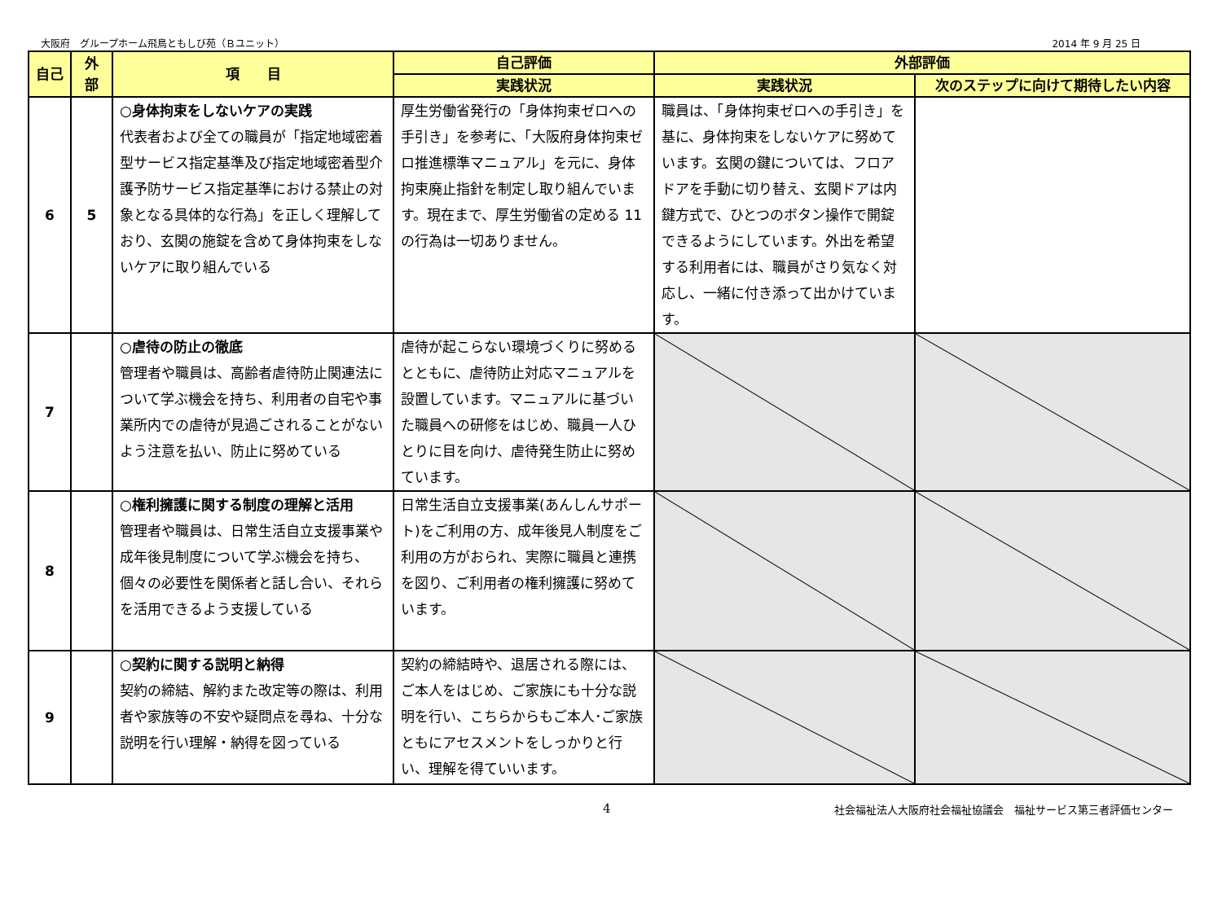大阪府　グループホーム飛鳥ともしび苑（Ｂユニット） 2014 年 9 月 25 日
| 自己 | 外部 | 項 目 | 自己評価 | 外部評価 | |
| --- | --- | --- | --- | --- | --- |
| | | | 実践状況 | 実践状況 | 次のステップに向けて期待したい内容 |
| 6 | 5 | ○身体拘束をしないケアの実践 代表者および全ての職員が「指定地域密着型サービス指定基準及び指定地域密着型介護予防サービス指定基準における禁止の対象となる具体的な行為」を正しく理解しており、玄関の施錠を含めて身体拘束をしないケアに取り組んでいる | 厚生労働省発行の「身体拘束ゼロへの手引き」を参考に、「大阪府身体拘束ゼロ推進標準マニュアル」を元に、身体拘束廃止指針を制定し取り組んでいます。現在まで、厚生労働省の定める 11 の行為は一切ありません。 | 職員は、「身体拘束ゼロへの手引き」を基に、身体拘束をしないケアに努めています。玄関の鍵については、フロアドアを手動に切り替え、玄関ドアは内鍵方式で、ひとつのボタン操作で開錠できるようにしています。外出を希望する利用者には、職員がさり気なく対応し、一緒に付き添って出かけています。 | |
| 7 | | ○虐待の防止の徹底 管理者や職員は、高齢者虐待防止関連法について学ぶ機会を持ち、利用者の自宅や事業所内での虐待が見過ごされることがないよう注意を払い、防止に努めている | 虐待が起こらない環境づくりに努めるとともに、虐待防止対応マニュアルを設置しています。マニュアルに基づいた職員への研修をはじめ、職員一人ひとりに目を向け、虐待発生防止に努めています。 | | |
| 8 | | ○権利擁護に関する制度の理解と活用 管理者や職員は、日常生活自立支援事業や成年後見制度について学ぶ機会を持ち、個々の必要性を関係者と話し合い、それらを活用できるよう支援している | 日常生活自立支援事業(あんしんサポート)をご利用の方、成年後見人制度をご利用の方がおられ、実際に職員と連携を図り、ご利用者の権利擁護に努めています。 | | |
| 9 | | ○契約に関する説明と納得 契約の締結、解約また改定等の際は、利用者や家族等の不安や疑問点を尋ね、十分な説明を行い理解・納得を図っている | 契約の締結時や、退居される際には、ご本人をはじめ、ご家族にも十分な説明を行い、こちらからもご本人･ご家族ともにアセスメントをしっかりと行い、理解を得ていいます。 | | |
4 社会福祉法人大阪府社会福祉協議会　福祉サービス第三者評価センター